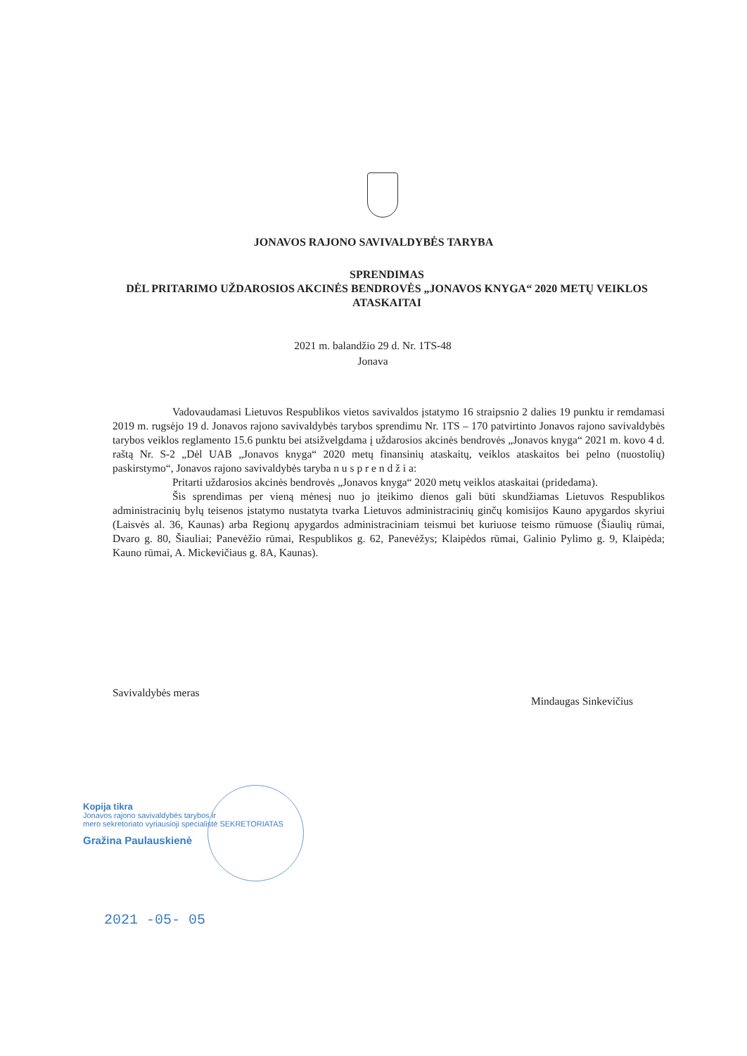JONAVOS RAJONO SAVIVALDYBĖS TARYBA
SPRENDIMAS
DĖL PRITARIMO UŽDAROSIOS AKCINĖS BENDROVĖS „JONAVOS KNYGA“ 2020 METŲ VEIKLOS ATASKAITAI
2021 m. balandžio 29 d. Nr. 1TS-48
Jonava
Vadovaudamasi Lietuvos Respublikos vietos savivaldos įstatymo 16 straipsnio 2 dalies 19 punktu ir remdamasi 2019 m. rugsėjo 19 d. Jonavos rajono savivaldybės tarybos sprendimu Nr. 1TS – 170 patvirtinto Jonavos rajono savivaldybės tarybos veiklos reglamento 15.6 punktu bei atsižvelgdama į uždarosios akcinės bendrovės „Jonavos knyga“ 2021 m. kovo 4 d. raštą Nr. S-2 „Dėl UAB „Jonavos knyga“ 2020 metų finansinių ataskaitų, veiklos ataskaitos bei pelno (nuostolių) paskirstymo“, Jonavos rajono savivaldybės taryba n u s p r e n d ž i a:
Pritarti uždarosios akcinės bendrovės „Jonavos knyga“ 2020 metų veiklos ataskaitai (pridedama).
Šis sprendimas per vieną mėnesį nuo jo įteikimo dienos gali būti skundžiamas Lietuvos Respublikos administracinių bylų teisenos įstatymo nustatyta tvarka Lietuvos administracinių ginčų komisijos Kauno apygardos skyriui (Laisvės al. 36, Kaunas) arba Regionų apygardos administraciniam teismui bet kuriuose teismo rūmuose (Šiaulių rūmai, Dvaro g. 80, Šiauliai; Panevėžio rūmai, Respublikos g. 62, Panevėžys; Klaipėdos rūmai, Galinio Pylimo g. 9, Klaipėda; Kauno rūmai, A. Mickevičiaus g. 8A, Kaunas).
Savivaldybės meras Mindaugas Sinkevičius
Kopija tikra
Jonavos rajono savivaldybės tarybos ir
mero sekretoriato vyriausioji specialistė SEKRETORIATAS
Gražina Paulauskienė
2021 -05- 05